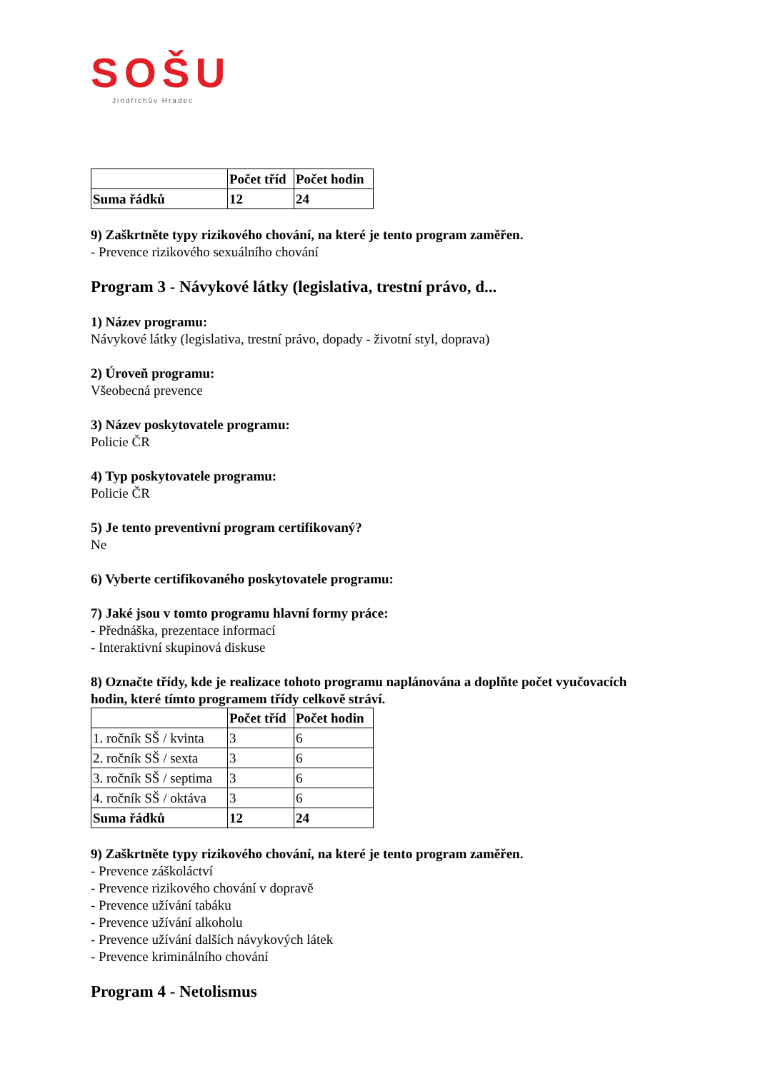SOŠU
Jindřichův Hradec
| | Počet tříd | Počet hodin |
| --- | --- | --- |
| Suma řádků | 12 | 24 |
9) Zaškrtněte typy rizikového chování, na které je tento program zaměřen.
- Prevence rizikového sexuálního chování
Program 3 - Návykové látky (legislativa, trestní právo, d...
1) Název programu:
Návykové látky (legislativa, trestní právo, dopady - životní styl, doprava)
2) Úroveň programu:
Všeobecná prevence
3) Název poskytovatele programu:
Policie ČR
4) Typ poskytovatele programu:
Policie ČR
5) Je tento preventivní program certifikovaný?
Ne
6) Vyberte certifikovaného poskytovatele programu:
7) Jaké jsou v tomto programu hlavní formy práce:
- Přednáška, prezentace informací
- Interaktivní skupinová diskuse
8) Označte třídy, kde je realizace tohoto programu naplánována a doplňte počet vyučovacích hodin, které tímto programem třídy celkově stráví.
| | Počet tříd | Počet hodin |
| --- | --- | --- |
| 1. ročník SŠ / kvinta | 3 | 6 |
| 2. ročník SŠ / sexta | 3 | 6 |
| 3. ročník SŠ / septima | 3 | 6 |
| 4. ročník SŠ / oktáva | 3 | 6 |
| Suma řádků | 12 | 24 |
9) Zaškrtněte typy rizikového chování, na které je tento program zaměřen.
- Prevence záškoláctví
- Prevence rizikového chování v dopravě
- Prevence užívání tabáku
- Prevence užívání alkoholu
- Prevence užívání dalších návykových látek
- Prevence kriminálního chování
Program 4 - Netolismus